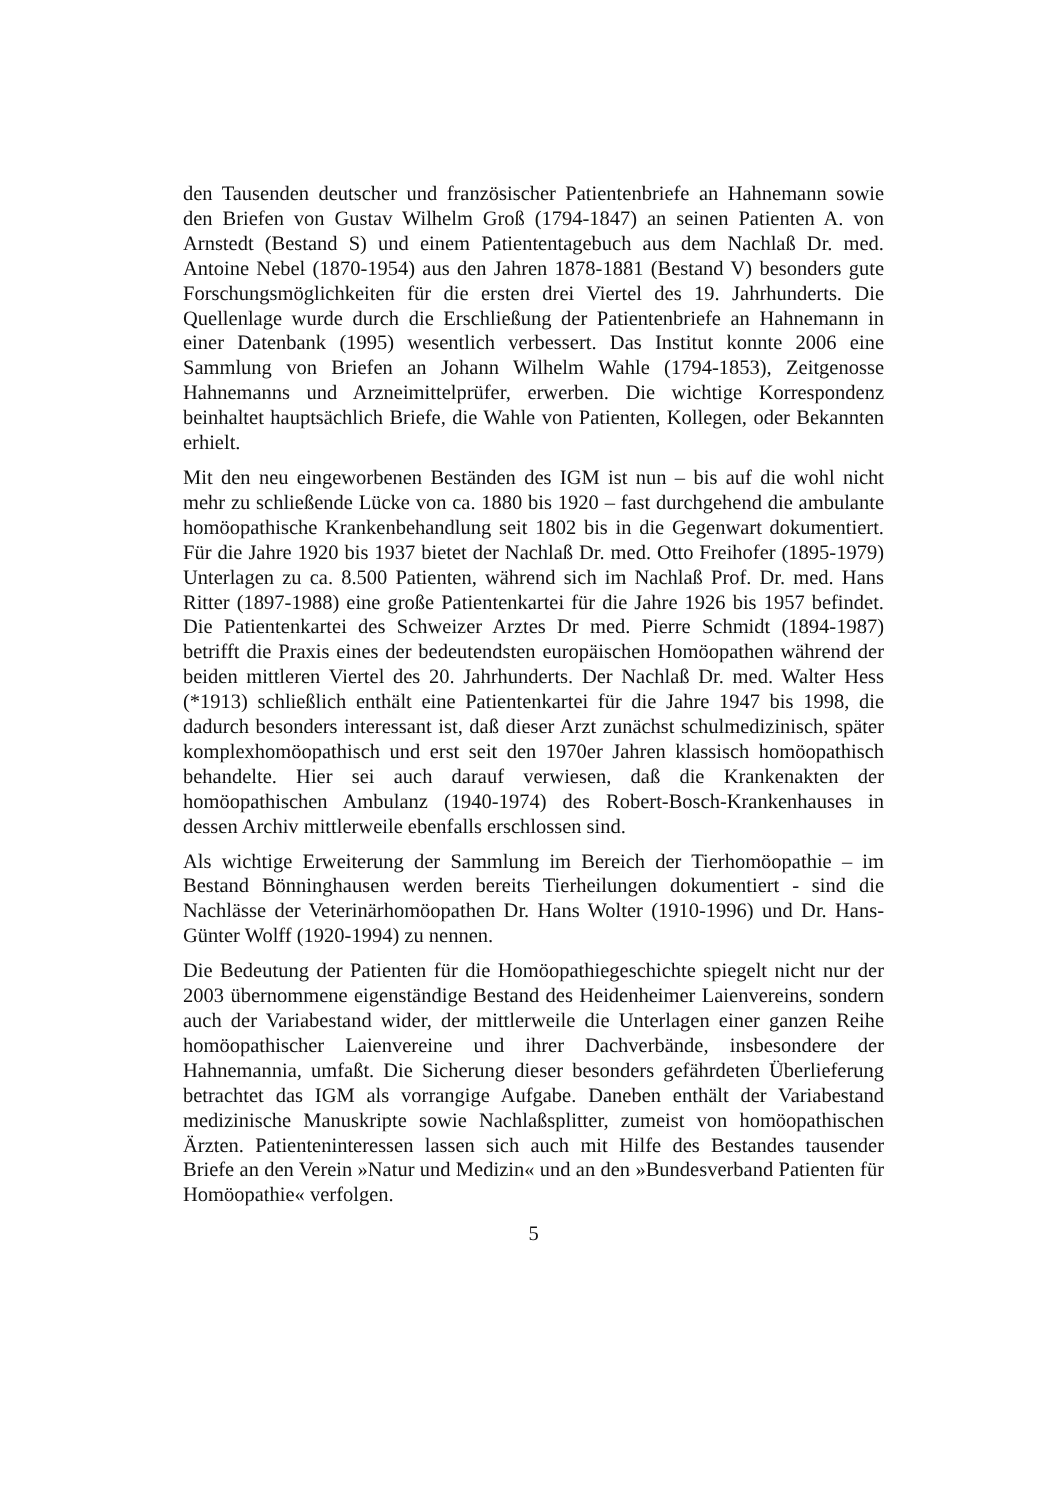den Tausenden deutscher und französischer Patientenbriefe an Hahnemann sowie den Briefen von Gustav Wilhelm Groß (1794-1847) an seinen Patienten A. von Arnstedt (Bestand S) und einem Patiententagebuch aus dem Nachlaß Dr. med. Antoine Nebel (1870-1954) aus den Jahren 1878-1881 (Bestand V) besonders gute Forschungsmöglichkeiten für die ersten drei Viertel des 19. Jahrhunderts. Die Quellenlage wurde durch die Erschließung der Patientenbriefe an Hahnemann in einer Datenbank (1995) wesentlich verbessert. Das Institut konnte 2006 eine Sammlung von Briefen an Johann Wilhelm Wahle (1794-1853), Zeitgenosse Hahnemanns und Arzneimittelprüfer, erwerben. Die wichtige Korrespondenz beinhaltet hauptsächlich Briefe, die Wahle von Patienten, Kollegen, oder Bekannten erhielt.
Mit den neu eingeworbenen Beständen des IGM ist nun – bis auf die wohl nicht mehr zu schließende Lücke von ca. 1880 bis 1920 – fast durchgehend die ambulante homöopathische Krankenbehandlung seit 1802 bis in die Gegenwart dokumentiert. Für die Jahre 1920 bis 1937 bietet der Nachlaß Dr. med. Otto Freihofer (1895-1979) Unterlagen zu ca. 8.500 Patienten, während sich im Nachlaß Prof. Dr. med. Hans Ritter (1897-1988) eine große Patientenkartei für die Jahre 1926 bis 1957 befindet. Die Patientenkartei des Schweizer Arztes Dr med. Pierre Schmidt (1894-1987) betrifft die Praxis eines der bedeutendsten europäischen Homöopathen während der beiden mittleren Viertel des 20. Jahrhunderts. Der Nachlaß Dr. med. Walter Hess (*1913) schließlich enthält eine Patientenkartei für die Jahre 1947 bis 1998, die dadurch besonders interessant ist, daß dieser Arzt zunächst schulmedizinisch, später komplexhomöopathisch und erst seit den 1970er Jahren klassisch homöopathisch behandelte. Hier sei auch darauf verwiesen, daß die Krankenakten der homöopathischen Ambulanz (1940-1974) des Robert-Bosch-Krankenhauses in dessen Archiv mittlerweile ebenfalls erschlossen sind.
Als wichtige Erweiterung der Sammlung im Bereich der Tierhomöopathie – im Bestand Bönninghausen werden bereits Tierheilungen dokumentiert - sind die Nachlässe der Veterinärhomöopathen Dr. Hans Wolter (1910-1996) und Dr. Hans-Günter Wolff (1920-1994) zu nennen.
Die Bedeutung der Patienten für die Homöopathiegeschichte spiegelt nicht nur der 2003 übernommene eigenständige Bestand des Heidenheimer Laienvereins, sondern auch der Variabestand wider, der mittlerweile die Unterlagen einer ganzen Reihe homöopathischer Laienvereine und ihrer Dachverbände, insbesondere der Hahnemannia, umfaßt. Die Sicherung dieser besonders gefährdeten Überlieferung betrachtet das IGM als vorrangige Aufgabe. Daneben enthält der Variabestand medizinische Manuskripte sowie Nachlaßsplitter, zumeist von homöopathischen Ärzten. Patienteninteressen lassen sich auch mit Hilfe des Bestandes tausender Briefe an den Verein »Natur und Medizin« und an den »Bundesverband Patienten für Homöopathie« verfolgen.
5